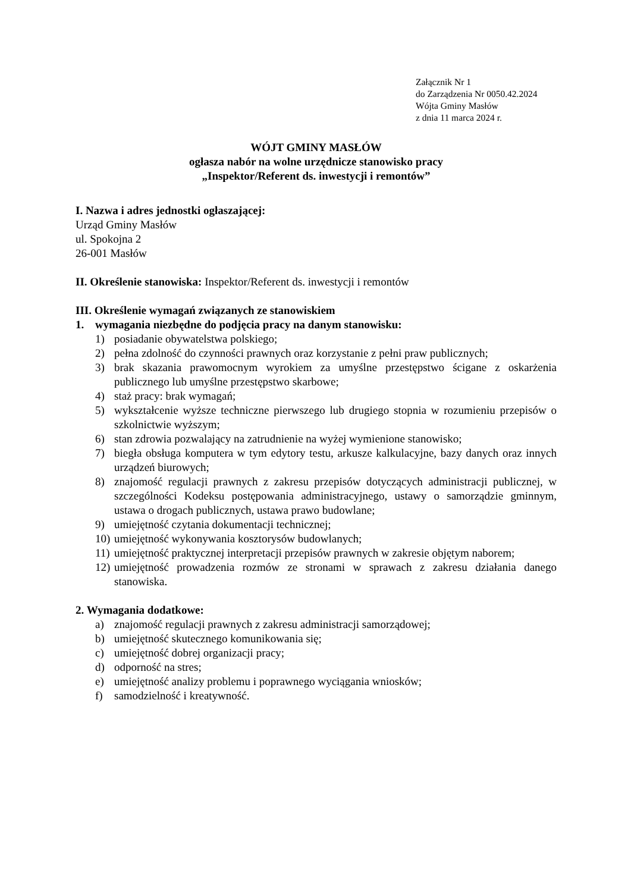Załącznik Nr 1
do Zarządzenia Nr 0050.42.2024
Wójta Gminy Masłów
z dnia 11 marca 2024 r.
WÓJT GMINY MASŁÓW
ogłasza nabór na wolne urzędnicze stanowisko pracy
„Inspektor/Referent ds. inwestycji i remontów”
I. Nazwa i adres jednostki ogłaszającej:
Urząd Gminy Masłów
ul. Spokojna 2
26-001 Masłów
II. Określenie stanowiska: Inspektor/Referent ds. inwestycji i remontów
III. Określenie wymagań związanych ze stanowiskiem
1. wymagania niezbędne do podjęcia pracy na danym stanowisku:
1) posiadanie obywatelstwa polskiego;
2) pełna zdolność do czynności prawnych oraz korzystanie z pełni praw publicznych;
3) brak skazania prawomocnym wyrokiem za umyślne przestępstwo ścigane z oskarżenia publicznego lub umyślne przestępstwo skarbowe;
4) staż pracy: brak wymagań;
5) wykształcenie wyższe techniczne pierwszego lub drugiego stopnia w rozumieniu przepisów o szkolnictwie wyższym;
6) stan zdrowia pozwalający na zatrudnienie na wyżej wymienione stanowisko;
7) biegła obsługa komputera w tym edytory testu, arkusze kalkulacyjne, bazy danych oraz innych urządzeń biurowych;
8) znajomość regulacji prawnych z zakresu przepisów dotyczących administracji publicznej, w szczególności Kodeksu postępowania administracyjnego, ustawy o samorządzie gminnym, ustawa o drogach publicznych, ustawa prawo budowlane;
9) umiejętność czytania dokumentacji technicznej;
10) umiejętność wykonywania kosztorysów budowlanych;
11) umiejętność praktycznej interpretacji przepisów prawnych w zakresie objętym naborem;
12) umiejętność prowadzenia rozmów ze stronami w sprawach z zakresu działania danego stanowiska.
2. Wymagania dodatkowe:
a) znajomość regulacji prawnych z zakresu administracji samorządowej;
b) umiejętność skutecznego komunikowania się;
c) umiejętność dobrej organizacji pracy;
d) odporność na stres;
e) umiejętność analizy problemu i poprawnego wyciągania wniosków;
f) samodzielność i kreatywność.